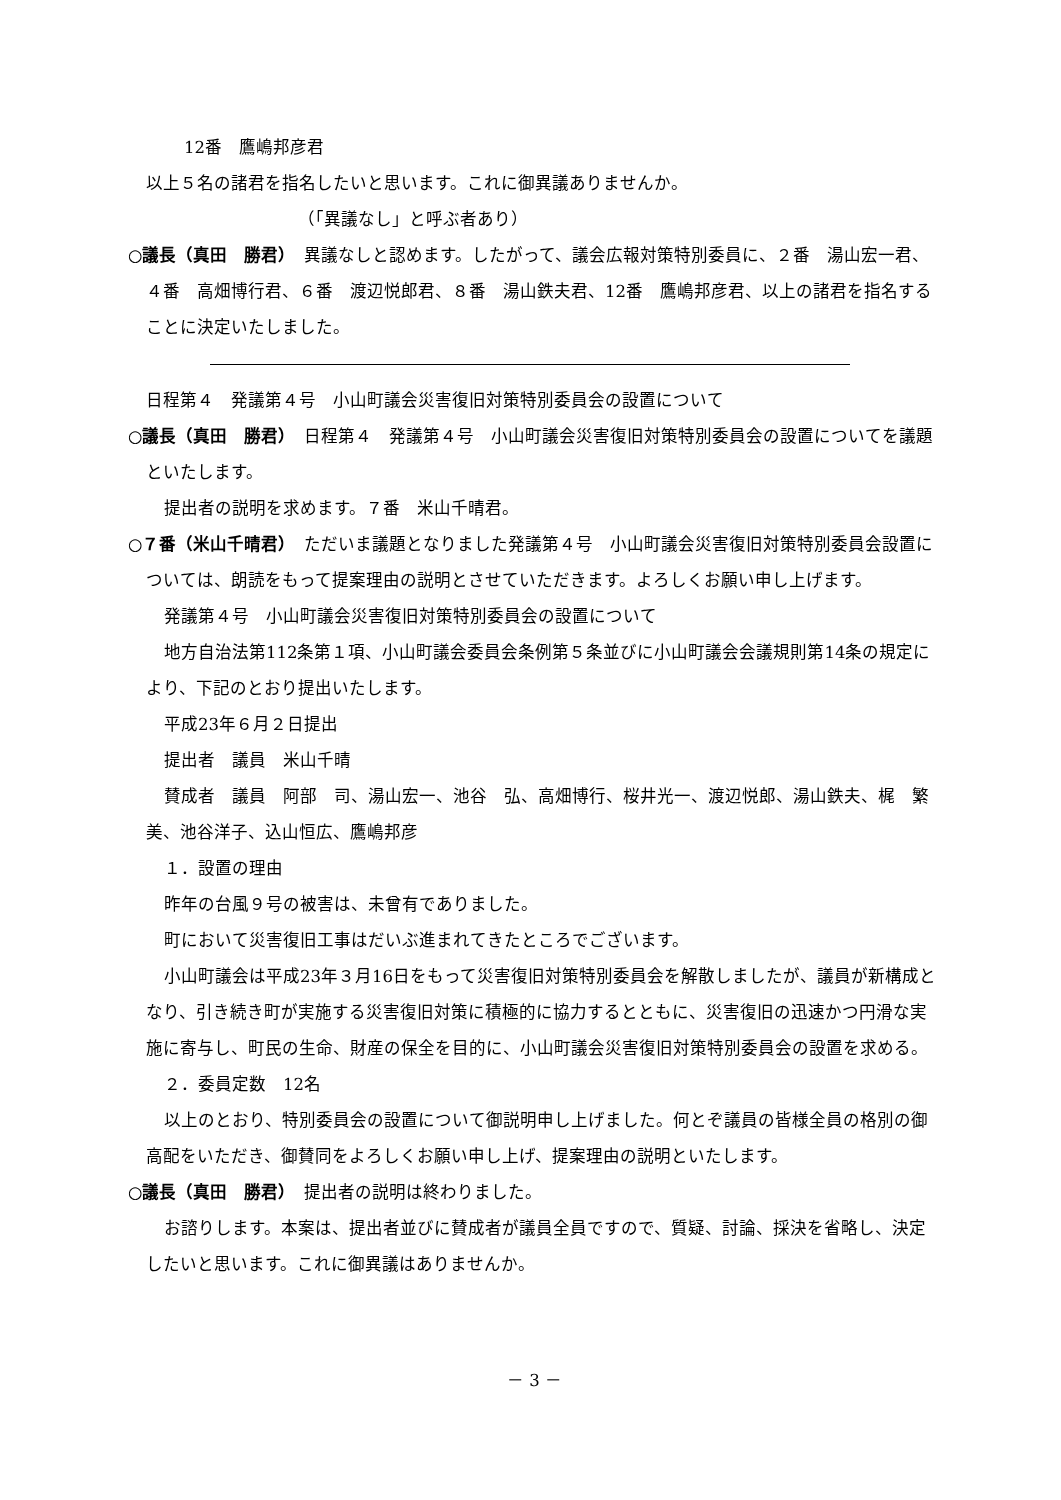12番　鷹嶋邦彦君
以上５名の諸君を指名したいと思います。これに御異議ありませんか。
（「異議なし」と呼ぶ者あり）
○議長（真田　勝君）　異議なしと認めます。したがって、議会広報対策特別委員に、２番　湯山宏一君、４番　高畑博行君、６番　渡辺悦郎君、８番　湯山鉄夫君、12番　鷹嶋邦彦君、以上の諸君を指名することに決定いたしました。
日程第４　発議第４号　小山町議会災害復旧対策特別委員会の設置について
○議長（真田　勝君）　日程第４　発議第４号　小山町議会災害復旧対策特別委員会の設置についてを議題といたします。
提出者の説明を求めます。７番　米山千晴君。
○７番（米山千晴君）　ただいま議題となりました発議第４号　小山町議会災害復旧対策特別委員会設置については、朗読をもって提案理由の説明とさせていただきます。よろしくお願い申し上げます。
発議第４号　小山町議会災害復旧対策特別委員会の設置について
地方自治法第112条第１項、小山町議会委員会条例第５条並びに小山町議会会議規則第14条の規定により、下記のとおり提出いたします。
平成23年６月２日提出
提出者　議員　米山千晴
賛成者　議員　阿部　司、湯山宏一、池谷　弘、高畑博行、桜井光一、渡辺悦郎、湯山鉄夫、梶　繁美、池谷洋子、込山恒広、鷹嶋邦彦
１．設置の理由
昨年の台風９号の被害は、未曾有でありました。
町において災害復旧工事はだいぶ進まれてきたところでございます。
小山町議会は平成23年３月16日をもって災害復旧対策特別委員会を解散しましたが、議員が新構成となり、引き続き町が実施する災害復旧対策に積極的に協力するとともに、災害復旧の迅速かつ円滑な実施に寄与し、町民の生命、財産の保全を目的に、小山町議会災害復旧対策特別委員会の設置を求める。
２．委員定数　12名
以上のとおり、特別委員会の設置について御説明申し上げました。何とぞ議員の皆様全員の格別の御高配をいただき、御賛同をよろしくお願い申し上げ、提案理由の説明といたします。
○議長（真田　勝君）　提出者の説明は終わりました。
お諮りします。本案は、提出者並びに賛成者が議員全員ですので、質疑、討論、採決を省略し、決定したいと思います。これに御異議はありませんか。
－ 3 －